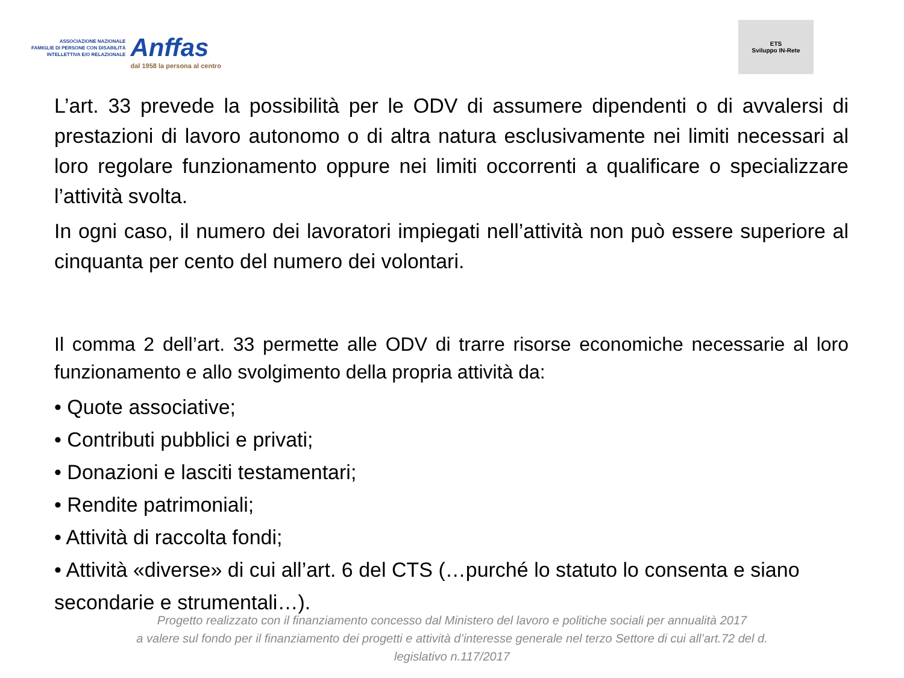ASSOCIAZIONE NAZIONALE
FAMIGLIE DI PERSONE CON DISABILITÀ
INTELLETTIVA E/O RELAZIONALE
Anffas
dal 1958 la persona al centro
ETS
Sviluppo IN-Rete
L’art. 33 prevede la possibilità per le ODV di assumere dipendenti o di avvalersi di prestazioni di lavoro autonomo o di altra natura esclusivamente nei limiti necessari al loro regolare funzionamento oppure nei limiti occorrenti a qualificare o specializzare l’attività svolta.
In ogni caso, il numero dei lavoratori impiegati nell’attività non può essere superiore al cinquanta per cento del numero dei volontari.
Il comma 2 dell’art. 33 permette alle ODV di trarre risorse economiche necessarie al loro funzionamento e allo svolgimento della propria attività da:
• Quote associative;
• Contributi pubblici e privati;
• Donazioni e lasciti testamentari;
• Rendite patrimoniali;
• Attività di raccolta fondi;
• Attività «diverse» di cui all’art. 6 del CTS (…purché lo statuto lo consenta e siano secondarie e strumentali…).
Progetto realizzato con il finanziamento concesso dal Ministero del lavoro e politiche sociali per annualità 2017
a valere sul fondo per il finanziamento dei progetti e attività d’interesse generale nel terzo Settore di cui all’art.72 del d.
legislativo n.117/2017